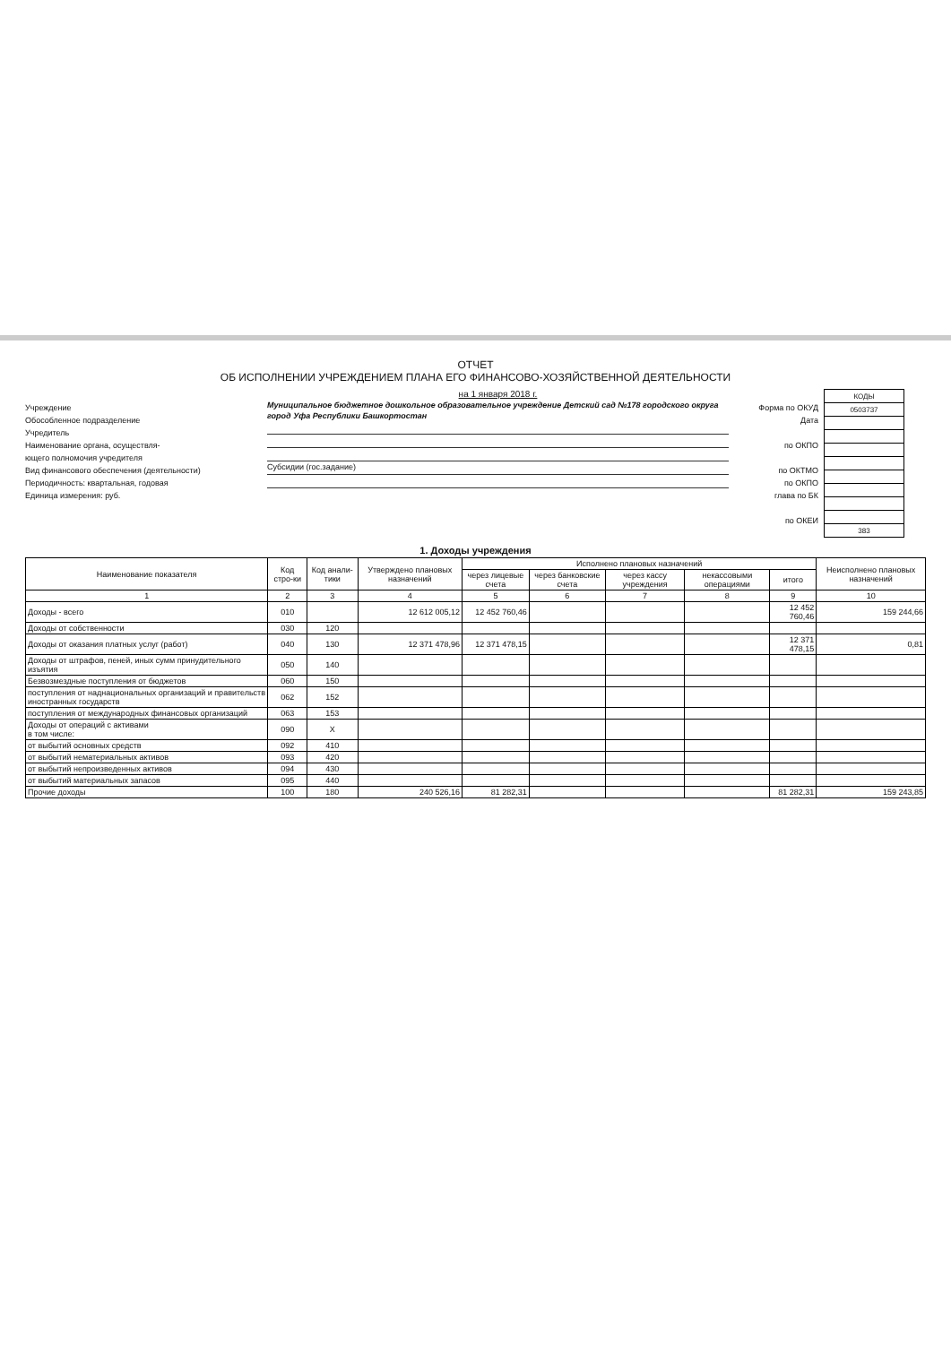ОТЧЕТ
ОБ ИСПОЛНЕНИИ УЧРЕЖДЕНИЕМ ПЛАНА ЕГО ФИНАНСОВО-ХОЗЯЙСТВЕННОЙ ДЕЯТЕЛЬНОСТИ
Учреждение
Обособленное подразделение
Учредитель
Наименование органа, осуществля-
ющего полномочия учредителя
Вид финансового обеспечения (деятельности)
Периодичность: квартальная, годовая
Единица измерения: руб.
на 1 января 2018 г.
Муниципальное бюджетное дошкольное образовательное учреждение Детский сад №178 городского округа город Уфа Республики Башкортостан
Субсидии (гос.задание)
Форма по ОКУД
Дата
по ОКПО
по ОКТМО
по ОКПО
глава по БК
по ОКЕИ
| КОДЫ |
| 0503737 |
| 383 |
1. Доходы учреждения
| Наименование показателя | Код стро-ки | Код анали-тики | Утверждено плановых назначений | Исполнено плановых назначений | | | | | Неисполнено плановых назначений |
| --- | --- | --- | --- | --- | --- | --- | --- | --- | --- |
| | | | | через лицевые счета | через банковские счета | через кассу учреждения | некассовыми операциями | итого | |
| 1 | 2 | 3 | 4 | 5 | 6 | 7 | 8 | 9 | 10 |
| Доходы - всего | 010 | | 12 612 005,12 | 12 452 760,46 | | | | 12 452 760,46 | 159 244,66 |
| Доходы от собственности | 030 | 120 | | | | | | | |
| Доходы от оказания платных услуг (работ) | 040 | 130 | 12 371 478,96 | 12 371 478,15 | | | | 12 371 478,15 | 0,81 |
| Доходы от штрафов, пеней, иных сумм принудительного изъятия | 050 | 140 | | | | | | | |
| Безвозмездные поступления от бюджетов | 060 | 150 | | | | | | | |
| поступления от наднациональных организаций и правительств иностранных государств | 062 | 152 | | | | | | | |
| поступления от международных финансовых организаций | 063 | 153 | | | | | | | |
| Доходы от операций с активами в том числе: | 090 | X | | | | | | | |
| от выбытий основных средств | 092 | 410 | | | | | | | |
| от выбытий нематериальных активов | 093 | 420 | | | | | | | |
| от выбытий непроизведенных активов | 094 | 430 | | | | | | | |
| от выбытий материальных запасов | 095 | 440 | | | | | | | |
| Прочие доходы | 100 | 180 | 240 526,16 | 81 282,31 | | | | 81 282,31 | 159 243,85 |